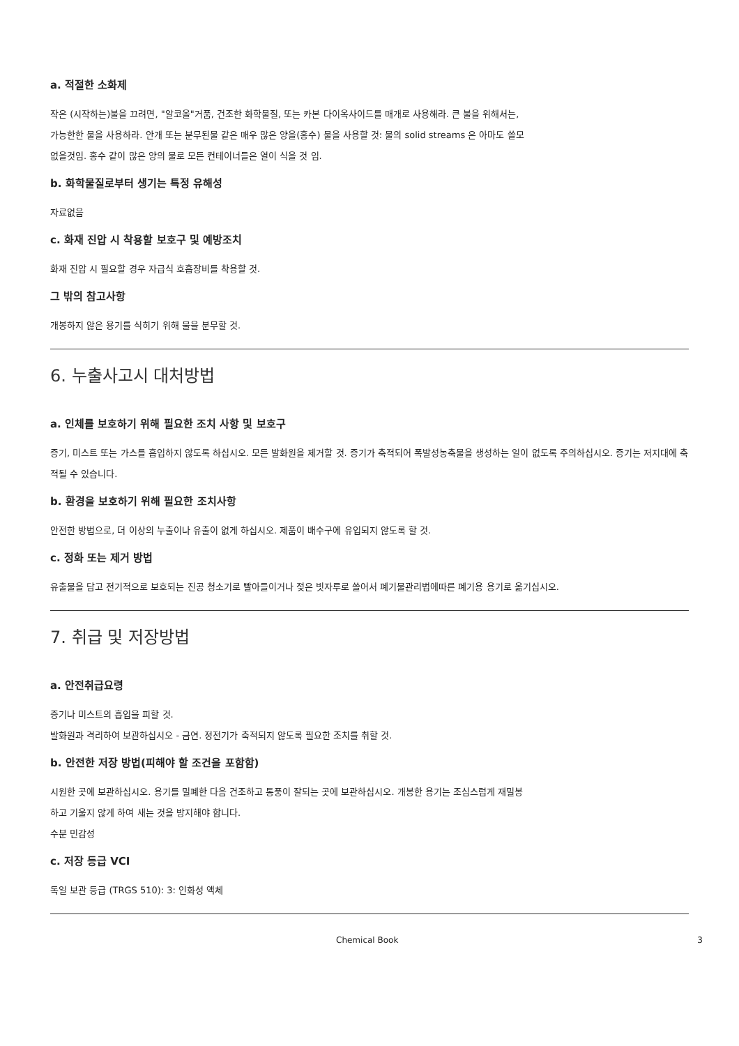a. 적절한 소화제
작은 (시작하는)불을 끄려면, "알코올"거품, 건조한 화학물질, 또는 카본 다이옥사이드를 매개로 사용해라. 큰 불을 위해서는, 가능한한 물을 사용하라. 안개 또는 분무된물 같은 매우 많은 양을(홍수) 물을 사용할 것: 물의 solid streams 은 아마도 쓸모없을것임. 홍수 같이 많은 양의 물로 모든 컨테이너들은 열이 식을 것 임.
b. 화학물질로부터 생기는 특정 유해성
자료없음
c. 화재 진압 시 착용할 보호구 및 예방조치
화재 진압 시 필요할 경우 자급식 호흡장비를 착용할 것.
그 밖의 참고사항
개봉하지 않은 용기를 식히기 위해 물을 분무할 것.
6. 누출사고시 대처방법
a. 인체를 보호하기 위해 필요한 조치 사항 및 보호구
증기, 미스트 또는 가스를 흡입하지 않도록 하십시오. 모든 발화원을 제거할 것. 증기가 축적되어 폭발성농축물을 생성하는 일이 없도록 주의하십시오. 증기는 저지대에 축적될 수 있습니다.
b. 환경을 보호하기 위해 필요한 조치사항
안전한 방법으로, 더 이상의 누출이나 유출이 없게 하십시오. 제품이 배수구에 유입되지 않도록 할 것.
c. 정화 또는 제거 방법
유출물을 담고 전기적으로 보호되는 진공 청소기로 빨아들이거나 젖은 빗자루로 쓸어서 폐기물관리법에따른 폐기용 용기로 옮기십시오.
7. 취급 및 저장방법
a. 안전취급요령
증기나 미스트의 흡입을 피할 것.
발화원과 격리하여 보관하십시오 - 금연. 정전기가 축적되지 않도록 필요한 조치를 취할 것.
b. 안전한 저장 방법(피해야 할 조건을 포함함)
시원한 곳에 보관하십시오. 용기를 밀폐한 다음 건조하고 통풍이 잘되는 곳에 보관하십시오. 개봉한 용기는 조심스럽게 재밀봉하고 기울지 않게 하여 새는 것을 방지해야 합니다.
수분 민감성
c. 저장 등급 VCI
독일 보관 등급 (TRGS 510): 3: 인화성 액체
Chemical Book 3